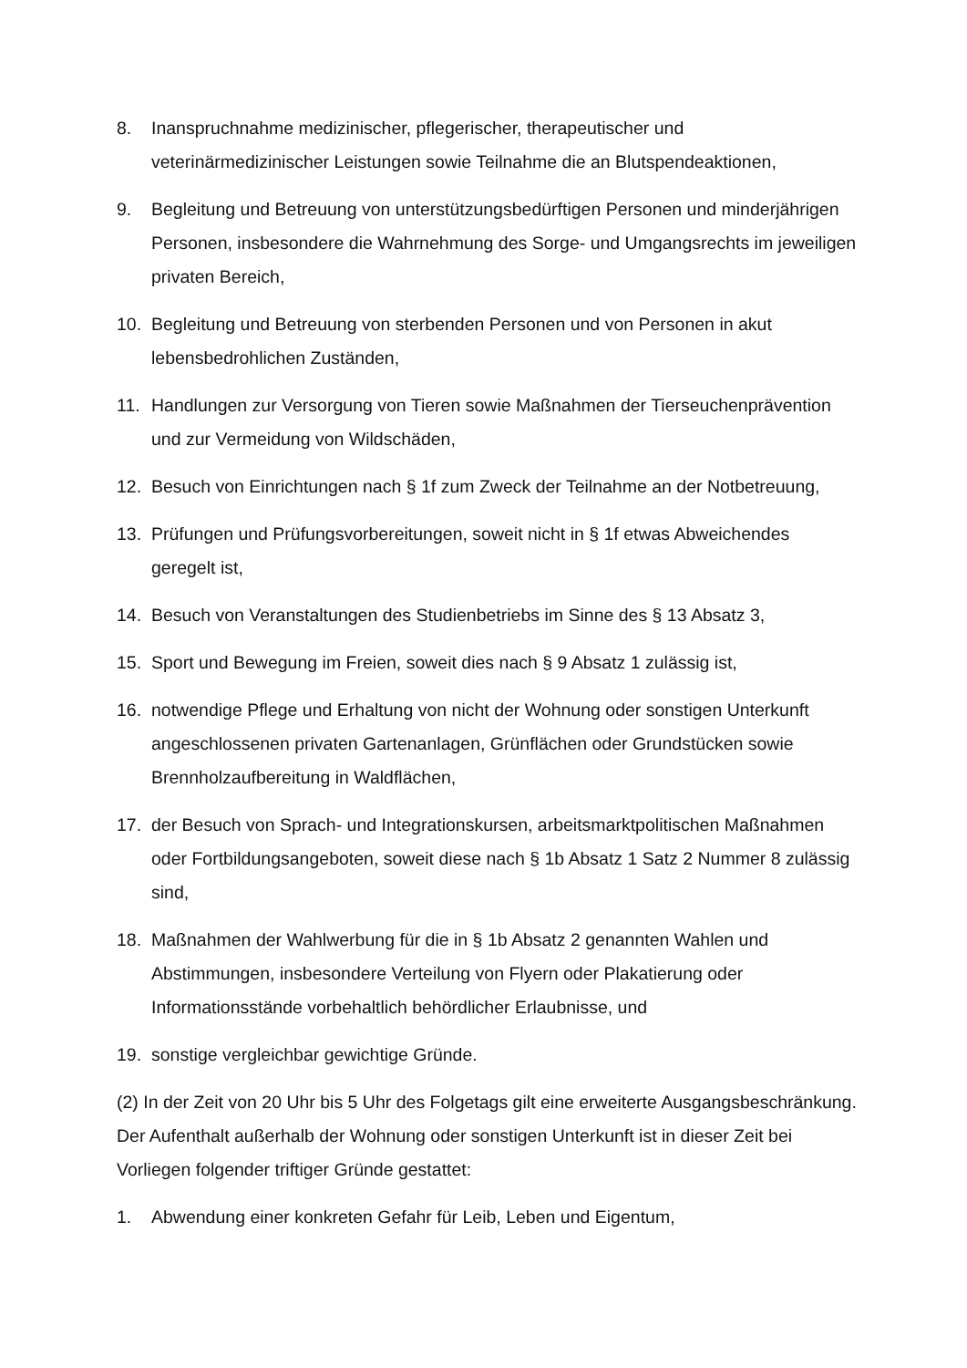8. Inanspruchnahme medizinischer, pflegerischer, therapeutischer und veterinärmedizinischer Leistungen sowie Teilnahme die an Blutspendeaktionen,
9. Begleitung und Betreuung von unterstützungsbedürftigen Personen und minderjährigen Personen, insbesondere die Wahrnehmung des Sorge- und Umgangsrechts im jeweiligen privaten Bereich,
10. Begleitung und Betreuung von sterbenden Personen und von Personen in akut lebensbedrohlichen Zuständen,
11. Handlungen zur Versorgung von Tieren sowie Maßnahmen der Tierseuchenprävention und zur Vermeidung von Wildschäden,
12. Besuch von Einrichtungen nach § 1f zum Zweck der Teilnahme an der Notbetreuung,
13. Prüfungen und Prüfungsvorbereitungen, soweit nicht in § 1f etwas Abweichendes geregelt ist,
14. Besuch von Veranstaltungen des Studienbetriebs im Sinne des § 13 Absatz 3,
15. Sport und Bewegung im Freien, soweit dies nach § 9 Absatz 1 zulässig ist,
16. notwendige Pflege und Erhaltung von nicht der Wohnung oder sonstigen Unterkunft angeschlossenen privaten Gartenanlagen, Grünflächen oder Grundstücken sowie Brennholzaufbereitung in Waldflächen,
17. der Besuch von Sprach- und Integrationskursen, arbeitsmarktpolitischen Maßnahmen oder Fortbildungsangeboten, soweit diese nach § 1b Absatz 1 Satz 2 Nummer 8 zulässig sind,
18. Maßnahmen der Wahlwerbung für die in § 1b Absatz 2 genannten Wahlen und Abstimmungen, insbesondere Verteilung von Flyern oder Plakatierung oder Informationsstände vorbehaltlich behördlicher Erlaubnisse, und
19. sonstige vergleichbar gewichtige Gründe.
(2) In der Zeit von 20 Uhr bis 5 Uhr des Folgetags gilt eine erweiterte Ausgangsbeschränkung. Der Aufenthalt außerhalb der Wohnung oder sonstigen Unterkunft ist in dieser Zeit bei Vorliegen folgender triftiger Gründe gestattet:
1. Abwendung einer konkreten Gefahr für Leib, Leben und Eigentum,